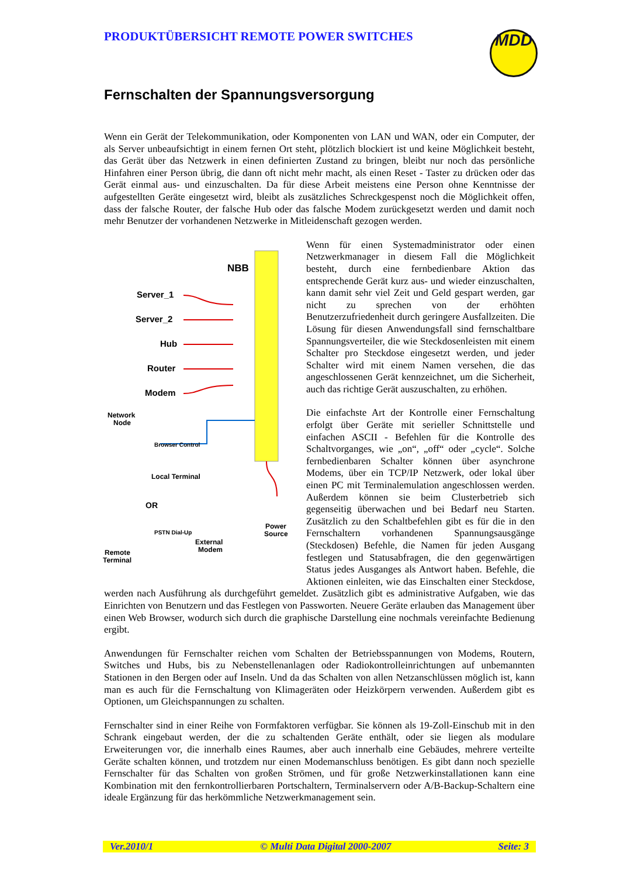PRODUKTÜBERSICHT REMOTE POWER SWITCHES MDD
Fernschalten der Spannungsversorgung
Wenn ein Gerät der Telekommunikation, oder Komponenten von LAN und WAN, oder ein Computer, der als Server unbeaufsichtigt in einem fernen Ort steht, plötzlich blockiert ist und keine Möglichkeit besteht, das Gerät über das Netzwerk in einen definierten Zustand zu bringen, bleibt nur noch das persönliche Hinfahren einer Person übrig, die dann oft nicht mehr macht, als einen Reset - Taster zu drücken oder das Gerät einmal aus- und einzuschalten. Da für diese Arbeit meistens eine Person ohne Kenntnisse der aufgestellten Geräte eingesetzt wird, bleibt als zusätzliches Schreckgespenst noch die Möglichkeit offen, dass der falsche Router, der falsche Hub oder das falsche Modem zurückgesetzt werden und damit noch mehr Benutzer der vorhandenen Netzwerke in Mitleidenschaft gezogen werden.
NBB
Server_1
Server_2
Hub
Router
Modem
Network
Node
Browser Control
Local Terminal
OR
PSTN Dial-Up
External
Modem
Power
Source
Remote
Terminal
Wenn für einen Systemadministrator oder einen Netzwerkmanager in diesem Fall die Möglichkeit besteht, durch eine fernbedienbare Aktion das entsprechende Gerät kurz aus- und wieder einzuschalten, kann damit sehr viel Zeit und Geld gespart werden, gar nicht zu sprechen von der erhöhten Benutzerzufriedenheit durch geringere Ausfallzeiten. Die Lösung für diesen Anwendungsfall sind fernschaltbare Spannungsverteiler, die wie Steckdosenleisten mit einem Schalter pro Steckdose eingesetzt werden, und jeder Schalter wird mit einem Namen versehen, die das angeschlossenen Gerät kennzeichnet, um die Sicherheit, auch das richtige Gerät auszuschalten, zu erhöhen.
Die einfachste Art der Kontrolle einer Fernschaltung erfolgt über Geräte mit serieller Schnittstelle und einfachen ASCII - Befehlen für die Kontrolle des Schaltvorganges, wie „on“, „off“ oder „cycle“. Solche fernbedienbaren Schalter können über asynchrone Modems, über ein TCP/IP Netzwerk, oder lokal über einen PC mit Terminalemulation angeschlossen werden. Außerdem können sie beim Clusterbetrieb sich gegenseitig überwachen und bei Bedarf neu Starten. Zusätzlich zu den Schaltbefehlen gibt es für die in den Fernschaltern vorhandenen Spannungsausgänge (Steckdosen) Befehle, die Namen für jeden Ausgang festlegen und Statusabfragen, die den gegenwärtigen Status jedes Ausganges als Antwort haben. Befehle, die Aktionen einleiten, wie das Einschalten einer Steckdose, werden nach Ausführung als durchgeführt gemeldet. Zusätzlich gibt es administrative Aufgaben, wie das Einrichten von Benutzern und das Festlegen von Passworten. Neuere Geräte erlauben das Management über einen Web Browser, wodurch sich durch die graphische Darstellung eine nochmals vereinfachte Bedienung ergibt.
Anwendungen für Fernschalter reichen vom Schalten der Betriebsspannungen von Modems, Routern, Switches und Hubs, bis zu Nebenstellenanlagen oder Radiokontrolleinrichtungen auf unbemannten Stationen in den Bergen oder auf Inseln. Und da das Schalten von allen Netzanschlüssen möglich ist, kann man es auch für die Fernschaltung von Klimageräten oder Heizkörpern verwenden. Außerdem gibt es Optionen, um Gleichspannungen zu schalten.
Fernschalter sind in einer Reihe von Formfaktoren verfügbar. Sie können als 19-Zoll-Einschub mit in den Schrank eingebaut werden, der die zu schaltenden Geräte enthält, oder sie liegen als modulare Erweiterungen vor, die innerhalb eines Raumes, aber auch innerhalb eine Gebäudes, mehrere verteilte Geräte schalten können, und trotzdem nur einen Modemanschluss benötigen. Es gibt dann noch spezielle Fernschalter für das Schalten von großen Strömen, und für große Netzwerkinstallationen kann eine Kombination mit den fernkontrollierbaren Portschaltern, Terminalservern oder A/B-Backup-Schaltern eine ideale Ergänzung für das herkömmliche Netzwerkmanagement sein.
Ver.2010/1 © Multi Data Digital 2000-2007 Seite: 3